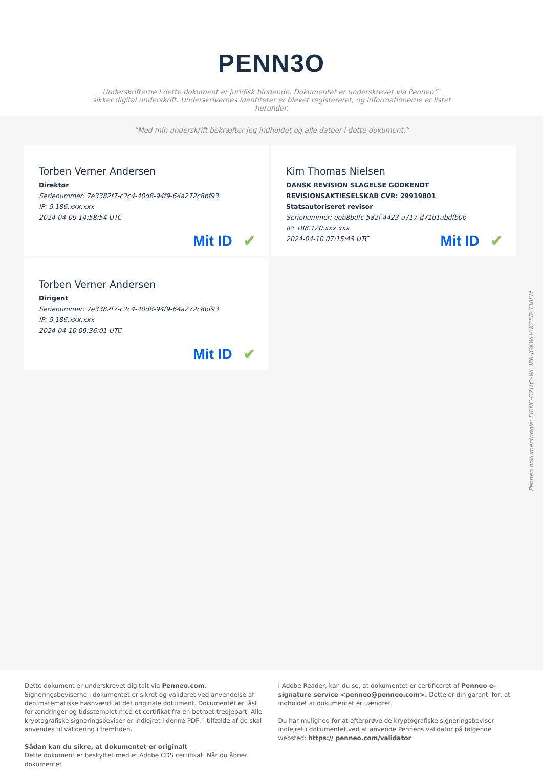PENN3O
Underskrifterne i dette dokument er juridisk bindende. Dokumentet er underskrevet via Penneo™ sikker digital underskrift. Underskrivernes identiteter er blevet registereret, og informationerne er listet herunder.
“Med min underskrift bekræfter jeg indholdet og alle datoer i dette dokument.”
Torben Verner Andersen
Direktør
Serienummer: 7e3382f7-c2c4-40d8-94f9-64a272c8bf93
IP: 5.186.xxx.xxx
2024-04-09 14:58:54 UTC
Mit ID ✔
Kim Thomas Nielsen
DANSK REVISION SLAGELSE GODKENDT REVISIONSAKTIESELSKAB CVR: 29919801
Statsautoriseret revisor
Serienummer: eeb8bdfc-582f-4423-a717-d71b1abdfb0b
IP: 188.120.xxx.xxx
2024-04-10 07:15:45 UTC
Mit ID ✔
Torben Verner Andersen
Dirigent
Serienummer: 7e3382f7-c2c4-40d8-94f9-64a272c8bf93
IP: 5.186.xxx.xxx
2024-04-10 09:36:01 UTC
Mit ID ✔
Dette dokument er underskrevet digitalt via Penneo.com. Signeringsbeviserne i dokumentet er sikret og valideret ved anvendelse af den matematiske hashværdi af det originale dokument. Dokumentet er låst for ændringer og tidsstemplet med et certifikat fra en betroet tredjepart. Alle kryptografiske signeringsbeviser er indlejret i denne PDF, i tilfælde af de skal anvendes til validering i fremtiden.
Sådan kan du sikre, at dokumentet er originalt
Dette dokument er beskyttet med et Adobe CDS certifikat. Når du åbner dokumentet
i Adobe Reader, kan du se, at dokumentet er certificeret af Penneo e-signature service <penneo@penneo.com>. Dette er din garanti for, at indholdet af dokumentet er uændret.
Du har mulighed for at efterprøve de kryptografiske signeringsbeviser indlejret i dokumentet ved at anvende Penneos validator på følgende websted: https:// penneo.com/validator
Penneo dokumentnøgle: FJ0NC-O2UYY-WL386-JGKWH-YKZ5B-S38EM